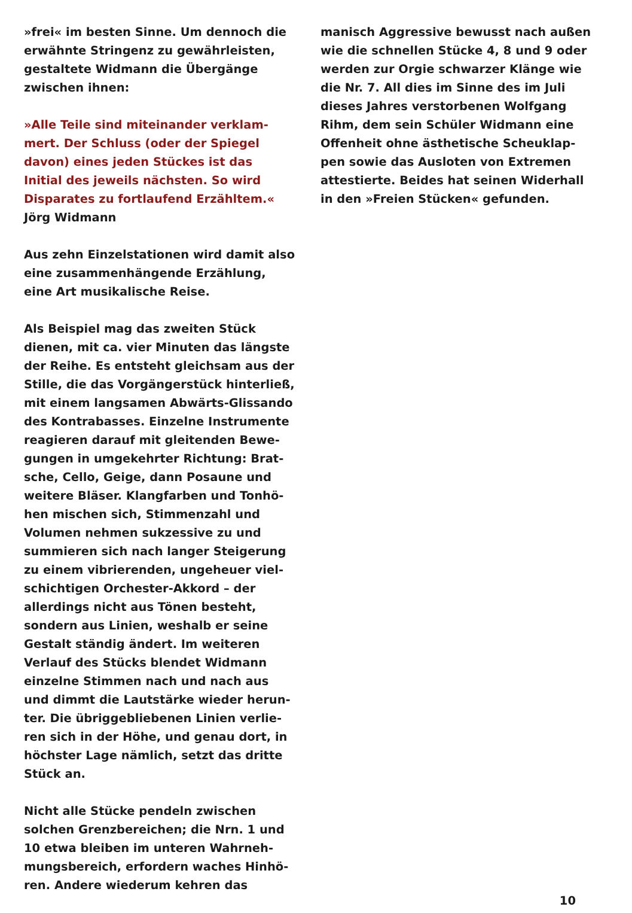»frei« im besten Sinne. Um dennoch die
erwähnte Stringenz zu gewährleisten,
gestaltete Widmann die Übergänge
zwischen ihnen:
»Alle Teile sind miteinander verklam-
mert. Der Schluss (oder der Spiegel
davon) eines jeden Stückes ist das
Initial des jeweils nächsten. So wird
Disparates zu fortlaufend Erzähltem.«
Jörg Widmann
Aus zehn Einzelstationen wird damit also
eine zusammenhängende Erzählung,
eine Art musikalische Reise.
Als Beispiel mag das zweiten Stück
dienen, mit ca. vier Minuten das längste
der Reihe. Es entsteht gleichsam aus der
Stille, die das Vorgängerstück hinterließ,
mit einem langsamen Abwärts-Glissando
des Kontrabasses. Einzelne Instrumente
reagieren darauf mit gleitenden Bewe-
gungen in umgekehrter Richtung: Brat-
sche, Cello, Geige, dann Posaune und
weitere Bläser. Klangfarben und Tonhö-
hen mischen sich, Stimmenzahl und
Volumen nehmen sukzessive zu und
summieren sich nach langer Steigerung
zu einem vibrierenden, ungeheuer viel-
schichtigen Orchester-Akkord – der
allerdings nicht aus Tönen besteht,
sondern aus Linien, weshalb er seine
Gestalt ständig ändert. Im weiteren
Verlauf des Stücks blendet Widmann
einzelne Stimmen nach und nach aus
und dimmt die Lautstärke wieder herun-
ter. Die übriggebliebenen Linien verlie-
ren sich in der Höhe, und genau dort, in
höchster Lage nämlich, setzt das dritte
Stück an.
Nicht alle Stücke pendeln zwischen
solchen Grenzbereichen; die Nrn. 1 und
10 etwa bleiben im unteren Wahrneh-
mungsbereich, erfordern waches Hinhö-
ren. Andere wiederum kehren das
manisch Aggressive bewusst nach außen
wie die schnellen Stücke 4, 8 und 9 oder
werden zur Orgie schwarzer Klänge wie
die Nr. 7. All dies im Sinne des im Juli
dieses Jahres verstorbenen Wolfgang
Rihm, dem sein Schüler Widmann eine
Offenheit ohne ästhetische Scheuklap-
pen sowie das Ausloten von Extremen
attestierte. Beides hat seinen Widerhall
in den »Freien Stücken« gefunden.
10